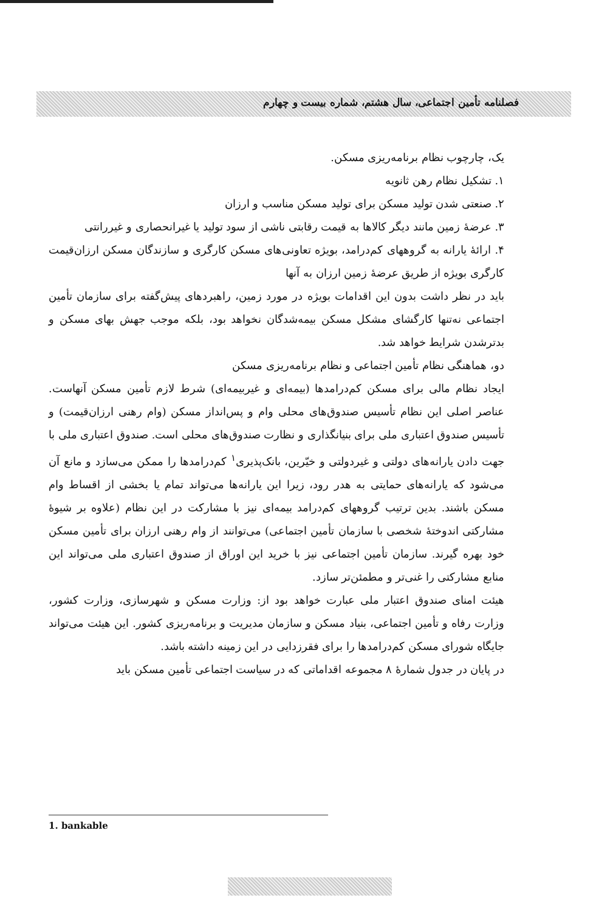فصلنامه تأمین اجتماعی، سال هشتم، شماره بیست و چهارم
یک، چارچوب نظام برنامه‌ریزی مسکن.
۱. تشکیل نظام رهن ثانویه
۲. صنعتی شدن تولید مسکن برای تولید مسکن مناسب و ارزان
۳. عرضهٔ زمین مانند دیگر کالاها به قیمت رقابتی ناشی از سود تولید یا غیرانحصاری و غیررانتی
۴. ارائهٔ یارانه به گروههای کم‌درامد، بویژه تعاونی‌های مسکن کارگری و سازندگان مسکن ارزان‌قیمت کارگری بویژه از طریق عرضهٔ زمین ارزان به آنها
باید در نظر داشت بدون این اقدامات بویژه در مورد زمین، راهبردهای پیش‌گفته برای سازمان تأمین اجتماعی نه‌تنها کارگشای مشکل مسکن بیمه‌شدگان نخواهد بود، بلکه موجب جهش بهای مسکن و بدترشدن شرایط خواهد شد.
دو، هماهنگی نظام تأمین اجتماعی و نظام برنامه‌ریزی مسکن
ایجاد نظام مالی برای مسکن کم‌درامدها (بیمه‌ای و غیربیمه‌ای) شرط لازم تأمین مسکن آنهاست. عناصر اصلی این نظام تأسیس صندوق‌های محلی وام و پس‌انداز مسکن (وام رهنی ارزان‌قیمت) و تأسیس صندوق اعتباری ملی برای بنیانگذاری و نظارت صندوق‌های محلی است. صندوق اعتباری ملی با جهت دادن یارانه‌های دولتی و غیردولتی و خیّرین، بانک‌پذیری<sup>۱</sup> کم‌درامدها را ممکن می‌سازد و مانع آن می‌شود که یارانه‌های حمایتی به هدر رود، زیرا این یارانه‌ها می‌تواند تمام یا بخشی از اقساط وام مسکن باشند. بدین ترتیب گروههای کم‌درامد بیمه‌ای نیز با مشارکت در این نظام (علاوه بر شیوهٔ مشارکتی اندوختهٔ شخصی با سازمان تأمین اجتماعی) می‌توانند از وام رهنی ارزان برای تأمین مسکن خود بهره گیرند. سازمان تأمین اجتماعی نیز با خرید این اوراق از صندوق اعتباری ملی می‌تواند این منابع مشارکتی را غنی‌تر و مطمئن‌تر سازد.
هیئت امنای صندوق اعتبار ملی عبارت خواهد بود از: وزارت مسکن و شهرسازی، وزارت کشور، وزارت رفاه و تأمین اجتماعی، بنیاد مسکن و سازمان مدیریت و برنامه‌ریزی کشور. این هیئت می‌تواند جایگاه شورای مسکن کم‌درامدها را برای فقرزدایی در این زمینه داشته باشد.
در پایان در جدول شمارهٔ ۸ مجموعه اقداماتی که در سیاست اجتماعی تأمین مسکن باید
1. bankable